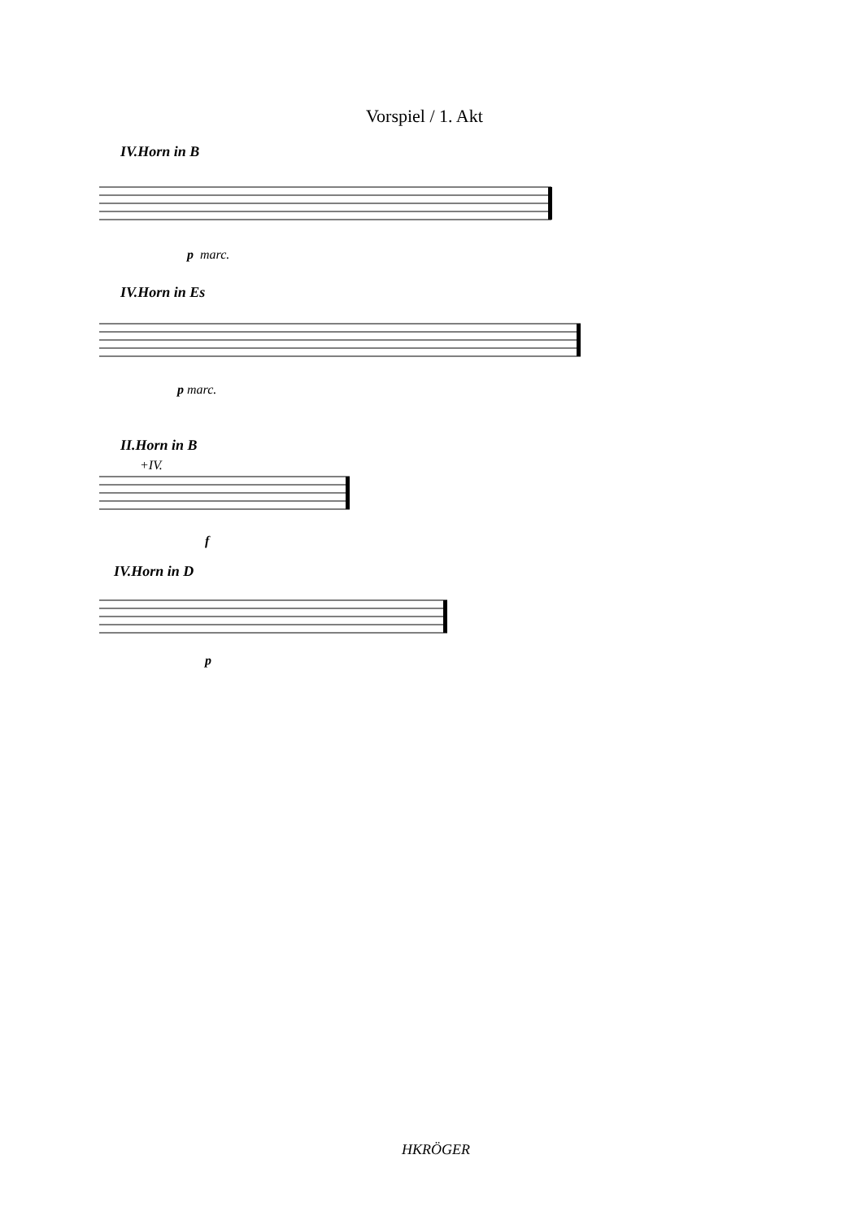Vorspiel / 1. Akt
IV.Horn in B
p marc.
IV.Horn in Es
p marc.
II.Horn in B
+IV.
f
IV.Horn in D
p
HKRÖGER